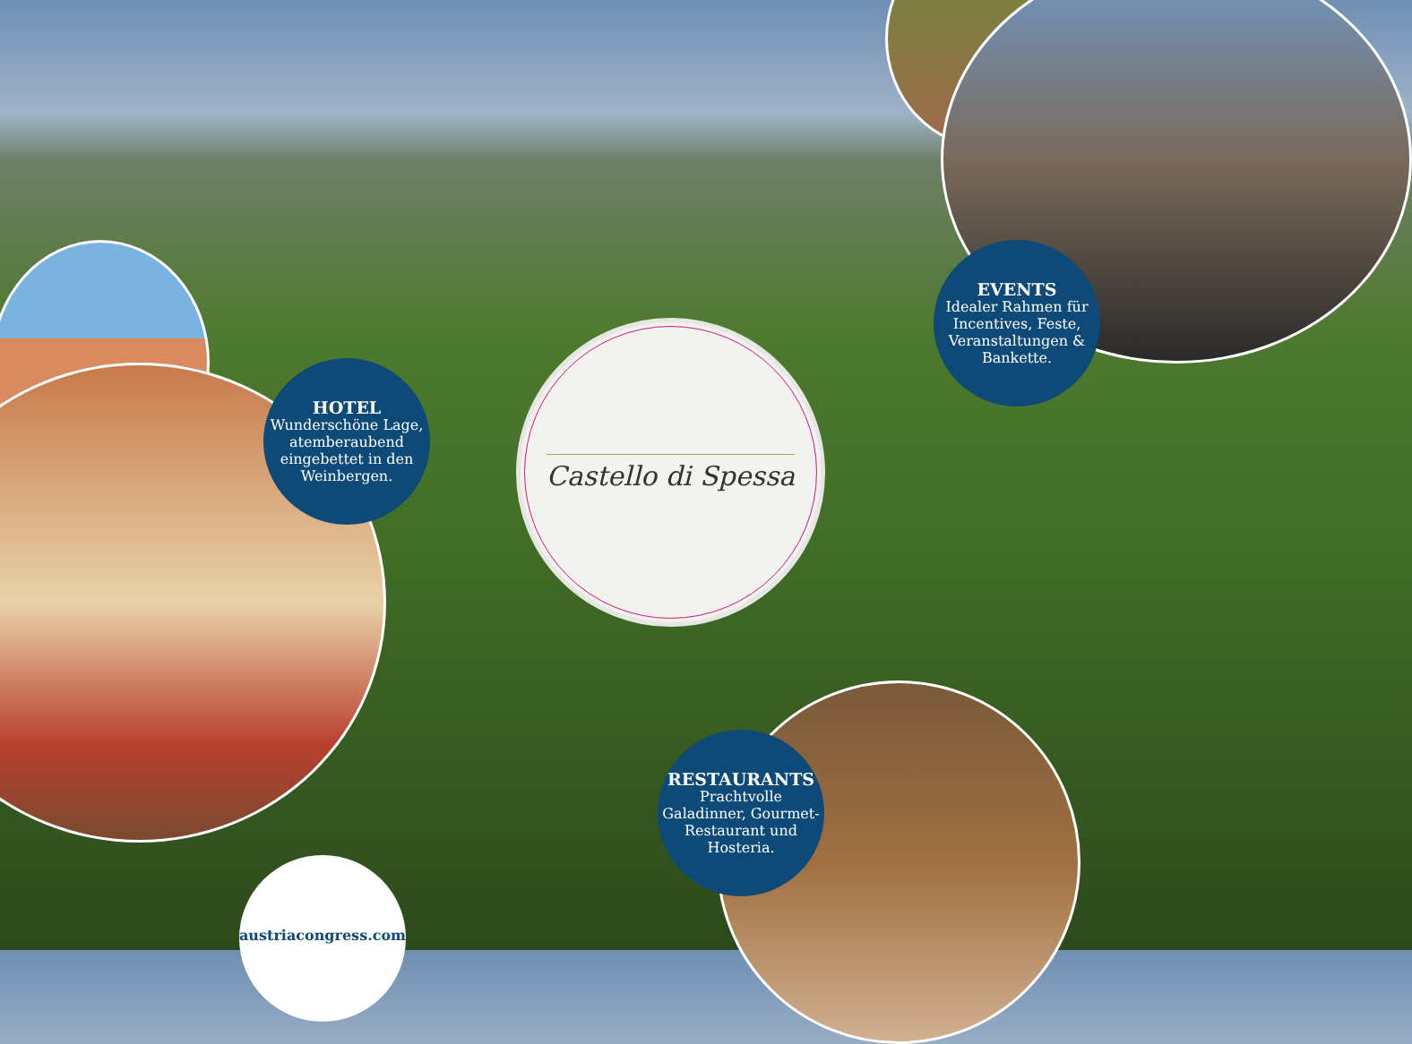HOTEL
Wunderschöne Lage, atemberaubend eingebettet in den Weinbergen.
EVENTS
Idealer Rahmen für Incentives, Feste, Veranstaltungen & Bankette.
RESTAURANTS
Prachtvolle Galadinner, Gourmet-Restaurant und Hosteria.
Castello di Spessa
austriacongress.com